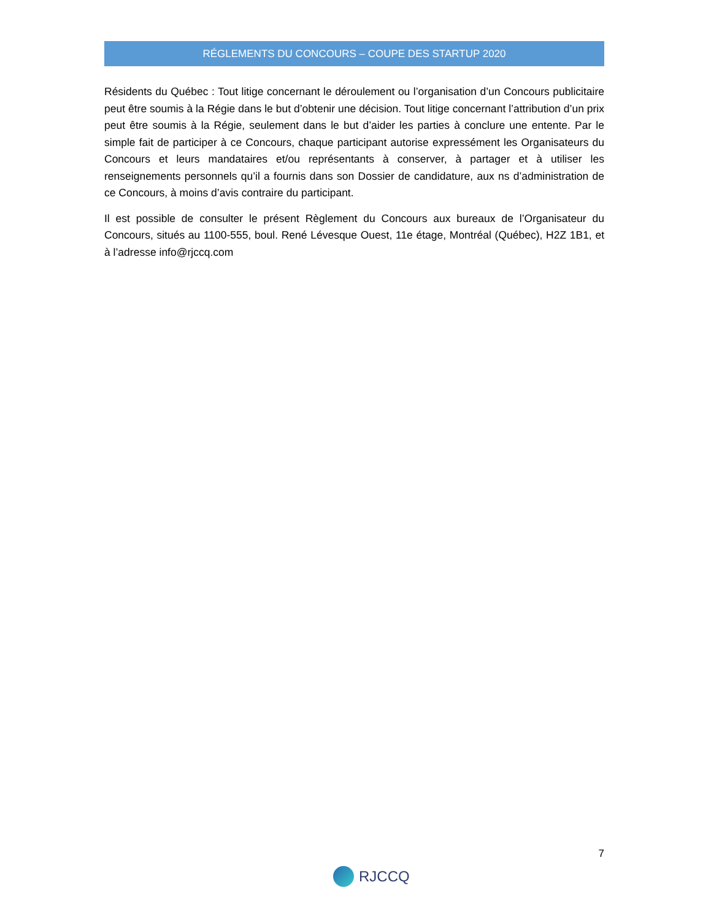RÉGLEMENTS DU CONCOURS – COUPE DES STARTUP 2020
Résidents du Québec : Tout litige concernant le déroulement ou l’organisation d’un Concours publicitaire peut être soumis à la Régie dans le but d’obtenir une décision. Tout litige concernant l’attribution d’un prix peut être soumis à la Régie, seulement dans le but d’aider les parties à conclure une entente. Par le simple fait de participer à ce Concours, chaque participant autorise expressément les Organisateurs du Concours et leurs mandataires et/ou représentants à conserver, à partager et à utiliser les renseignements personnels qu’il a fournis dans son Dossier de candidature, aux ns d’administration de ce Concours, à moins d’avis contraire du participant.
Il est possible de consulter le présent Règlement du Concours aux bureaux de l’Organisateur du Concours, situés au 1100-555, boul. René Lévesque Ouest, 11e étage, Montréal (Québec), H2Z 1B1, et à l’adresse info@rjccq.com
7
RJCCQ